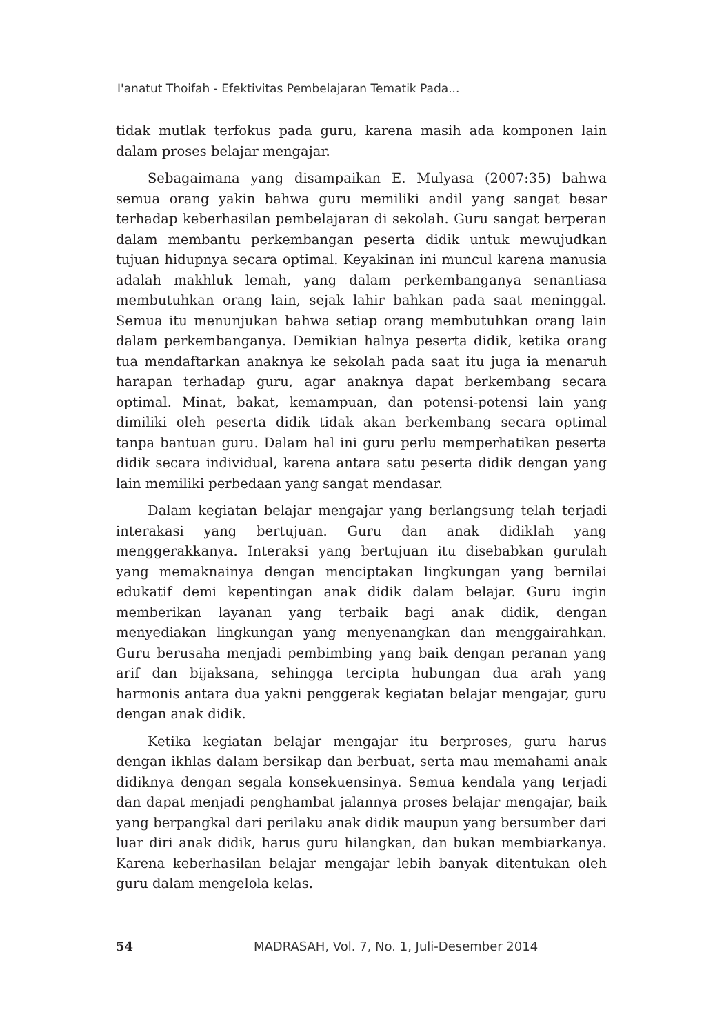I'anatut Thoifah - Efektivitas Pembelajaran Tematik Pada...
tidak mutlak terfokus pada guru, karena masih ada komponen lain dalam proses belajar mengajar.
Sebagaimana yang disampaikan E. Mulyasa (2007:35) bahwa semua orang yakin bahwa guru memiliki andil yang sangat besar terhadap keberhasilan pembelajaran di sekolah. Guru sangat berperan dalam membantu perkembangan peserta didik untuk mewujudkan tujuan hidupnya secara optimal. Keyakinan ini muncul karena manusia adalah makhluk lemah, yang dalam perkembanganya senantiasa membutuhkan orang lain, sejak lahir bahkan pada saat meninggal. Semua itu menunjukan bahwa setiap orang membutuhkan orang lain dalam perkembanganya. Demikian halnya peserta didik, ketika orang tua mendaftarkan anaknya ke sekolah pada saat itu juga ia menaruh harapan terhadap guru, agar anaknya dapat berkembang secara optimal. Minat, bakat, kemampuan, dan potensi-potensi lain yang dimiliki oleh peserta didik tidak akan berkembang secara optimal tanpa bantuan guru. Dalam hal ini guru perlu memperhatikan peserta didik secara individual, karena antara satu peserta didik dengan yang lain memiliki perbedaan yang sangat mendasar.
Dalam kegiatan belajar mengajar yang berlangsung telah terjadi interakasi yang bertujuan. Guru dan anak didiklah yang menggerakkanya. Interaksi yang bertujuan itu disebabkan gurulah yang memaknainya dengan menciptakan lingkungan yang bernilai edukatif demi kepentingan anak didik dalam belajar. Guru ingin memberikan layanan yang terbaik bagi anak didik, dengan menyediakan lingkungan yang menyenangkan dan menggairahkan. Guru berusaha menjadi pembimbing yang baik dengan peranan yang arif dan bijaksana, sehingga tercipta hubungan dua arah yang harmonis antara dua yakni penggerak kegiatan belajar mengajar, guru dengan anak didik.
Ketika kegiatan belajar mengajar itu berproses, guru harus dengan ikhlas dalam bersikap dan berbuat, serta mau memahami anak didiknya dengan segala konsekuensinya. Semua kendala yang terjadi dan dapat menjadi penghambat jalannya proses belajar mengajar, baik yang berpangkal dari perilaku anak didik maupun yang bersumber dari luar diri anak didik, harus guru hilangkan, dan bukan membiarkanya. Karena keberhasilan belajar mengajar lebih banyak ditentukan oleh guru dalam mengelola kelas.
54 MADRASAH, Vol. 7, No. 1, Juli-Desember 2014